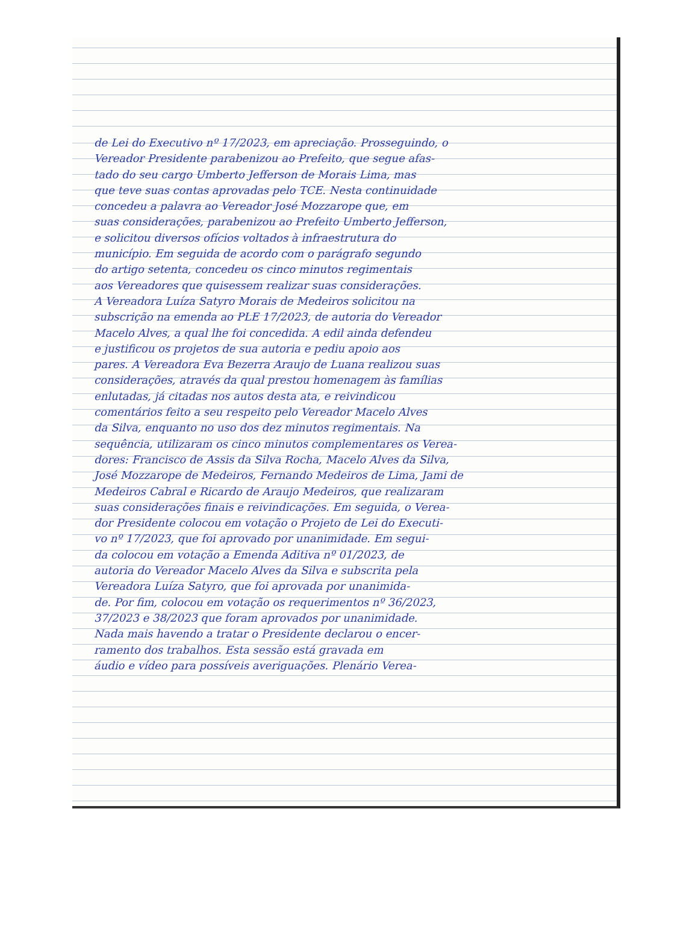de Lei do Executivo nº 17/2023, em apreciação. Prosseguindo, o
Vereador Presidente parabenizou ao Prefeito, que segue afas-
tado do seu cargo Umberto Jefferson de Morais Lima, mas
que teve suas contas aprovadas pelo TCE. Nesta continuidade
concedeu a palavra ao Vereador José Mozzarope que, em
suas considerações, parabenizou ao Prefeito Umberto Jefferson,
e solicitou diversos ofícios voltados à infraestrutura do
município. Em seguida de acordo com o parágrafo segundo
do artigo setenta, concedeu os cinco minutos regimentais
aos Vereadores que quisessem realizar suas considerações.
A Vereadora Luíza Satyro Morais de Medeiros solicitou na
subscrição na emenda ao PLE 17/2023, de autoria do Vereador
Macelo Alves, a qual lhe foi concedida. A edil ainda defendeu
e justificou os projetos de sua autoria e pediu apoio aos
pares. A Vereadora Eva Bezerra Araujo de Luana realizou suas
considerações, através da qual prestou homenagem às famílias
enlutadas, já citadas nos autos desta ata, e reivindicou
comentários feito a seu respeito pelo Vereador Macelo Alves
da Silva, enquanto no uso dos dez minutos regimentais. Na
sequência, utilizaram os cinco minutos complementares os Verea-
dores: Francisco de Assis da Silva Rocha, Macelo Alves da Silva,
José Mozzarope de Medeiros, Fernando Medeiros de Lima, Jami de
Medeiros Cabral e Ricardo de Araujo Medeiros, que realizaram
suas considerações finais e reivindicações. Em seguida, o Verea-
dor Presidente colocou em votação o Projeto de Lei do Executi-
vo nº 17/2023, que foi aprovado por unanimidade. Em segui-
da colocou em votação a Emenda Aditiva nº 01/2023, de
autoria do Vereador Macelo Alves da Silva e subscrita pela
Vereadora Luíza Satyro, que foi aprovada por unanimida-
de. Por fim, colocou em votação os requerimentos nº 36/2023,
37/2023 e 38/2023 que foram aprovados por unanimidade.
Nada mais havendo a tratar o Presidente declarou o encer-
ramento dos trabalhos. Esta sessão está gravada em
áudio e vídeo para possíveis averiguações. Plenário Verea-